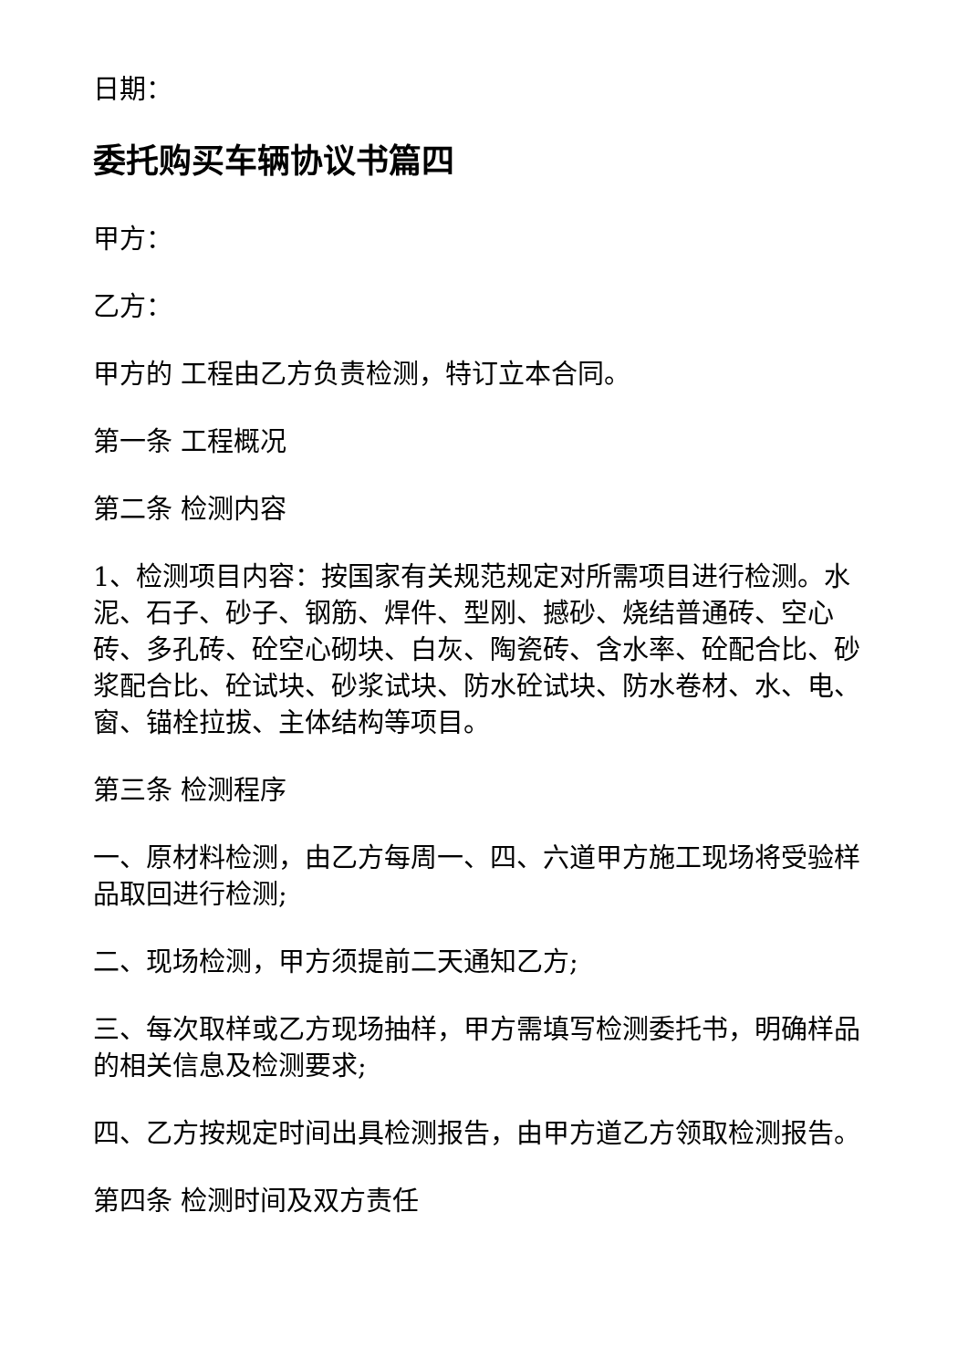日期：
委托购买车辆协议书篇四
甲方：
乙方：
甲方的 工程由乙方负责检测，特订立本合同。
第一条 工程概况
第二条 检测内容
1、检测项目内容：按国家有关规范规定对所需项目进行检测。水泥、石子、砂子、钢筋、焊件、型刚、撼砂、烧结普通砖、空心砖、多孔砖、砼空心砌块、白灰、陶瓷砖、含水率、砼配合比、砂浆配合比、砼试块、砂浆试块、防水砼试块、防水卷材、水、电、窗、锚栓拉拔、主体结构等项目。
第三条 检测程序
一、原材料检测，由乙方每周一、四、六道甲方施工现场将受验样品取回进行检测;
二、现场检测，甲方须提前二天通知乙方;
三、每次取样或乙方现场抽样，甲方需填写检测委托书，明确样品的相关信息及检测要求;
四、乙方按规定时间出具检测报告，由甲方道乙方领取检测报告。
第四条 检测时间及双方责任